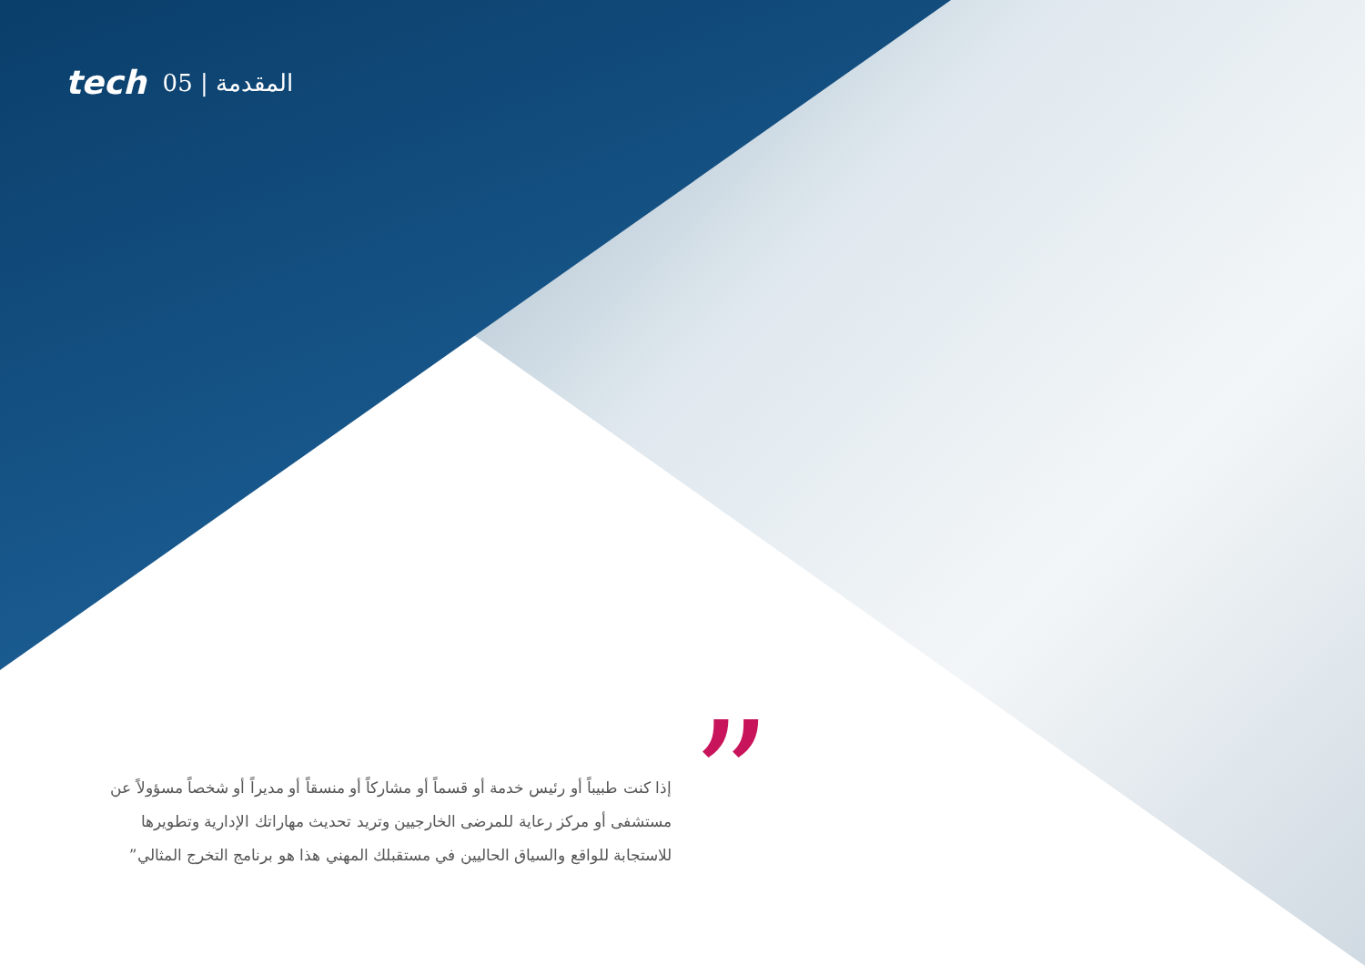tech 05 | المقدمة
”
إذا كنت طبيباً أو رئيس خدمة أو قسماً أو مشاركاً أو منسقاً أو مديراً أو شخصاً مسؤولاً عن مستشفى أو مركز رعاية للمرضى الخارجيين وتريد تحديث مهاراتك الإدارية وتطويرها للاستجابة للواقع والسياق الحاليين في مستقبلك المهني هذا هو برنامج التخرج المثالي”